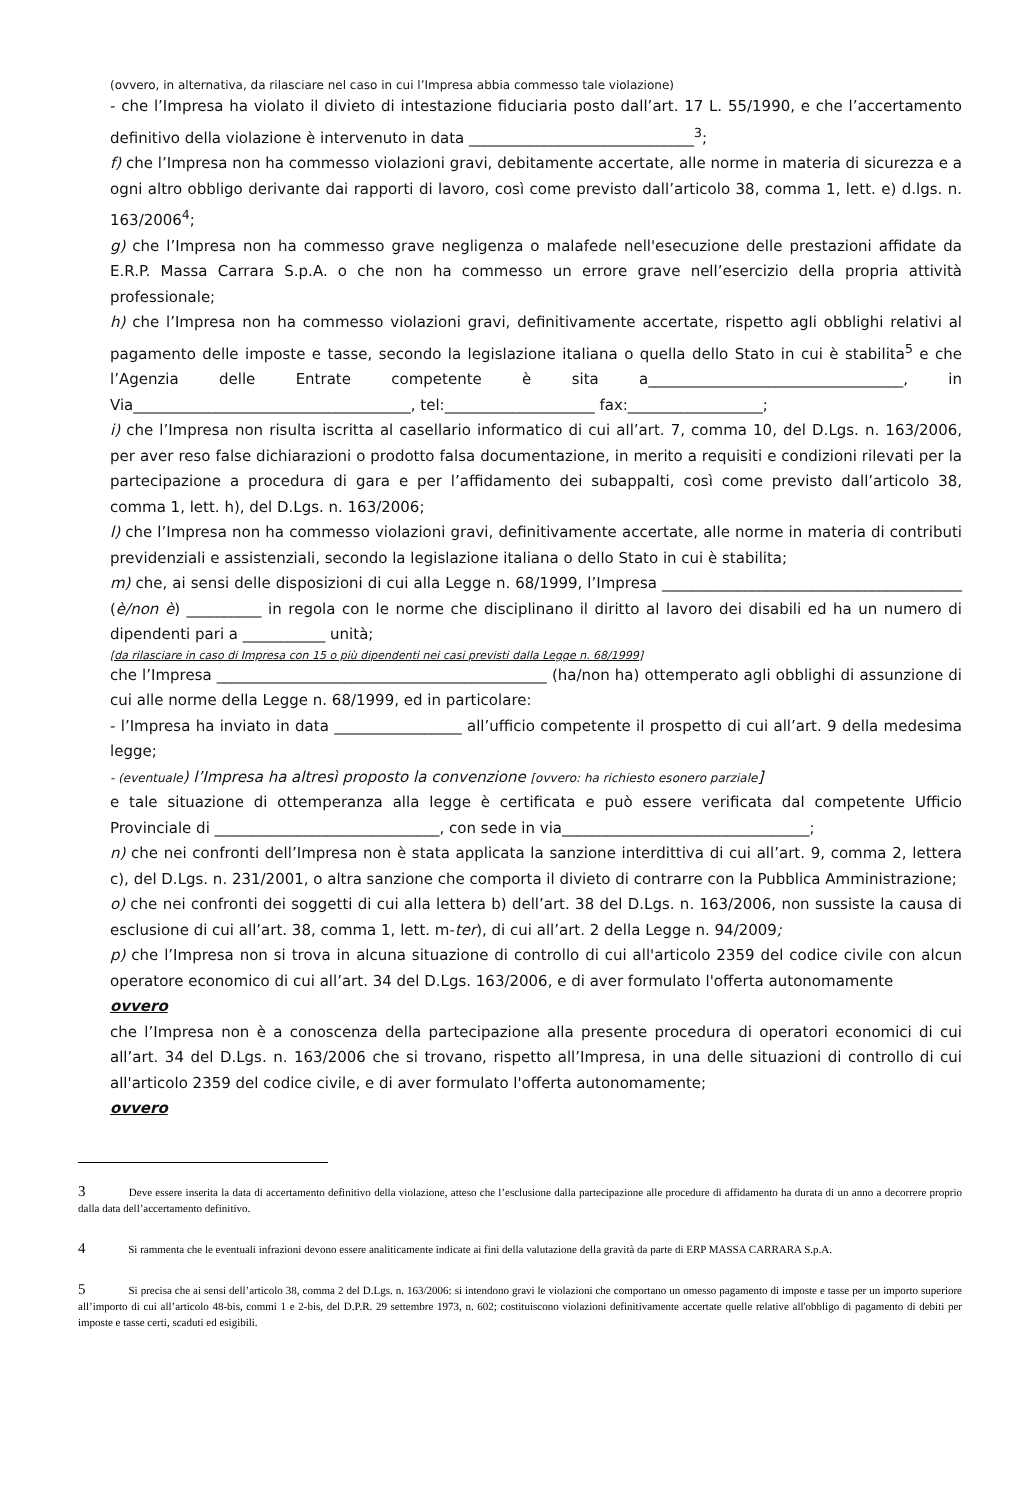(ovvero, in alternativa, da rilasciare nel caso in cui l’Impresa abbia commesso tale violazione)
- che l’Impresa ha violato il divieto di intestazione fiduciaria posto dall’art. 17 L. 55/1990, e che l’accertamento definitivo della violazione è intervenuto in data ______________________________<sup>3</sup>;
f) che l’Impresa non ha commesso violazioni gravi, debitamente accertate, alle norme in materia di sicurezza e a ogni altro obbligo derivante dai rapporti di lavoro, così come previsto dall’articolo 38, comma 1, lett. e) d.lgs. n. 163/2006<sup>4</sup>;
g) che l’Impresa non ha commesso grave negligenza o malafede nell'esecuzione delle prestazioni affidate da E.R.P. Massa Carrara S.p.A. o che non ha commesso un errore grave nell’esercizio della propria attività professionale;
h) che l’Impresa non ha commesso violazioni gravi, definitivamente accertate, rispetto agli obblighi relativi al pagamento delle imposte e tasse, secondo la legislazione italiana o quella dello Stato in cui è stabilita<sup>5</sup> e che l’Agenzia delle Entrate competente è sita a__________________________________, in Via_____________________________________, tel:____________________ fax:__________________;
i) che l’Impresa non risulta iscritta al casellario informatico di cui all’art. 7, comma 10, del D.Lgs. n. 163/2006, per aver reso false dichiarazioni o prodotto falsa documentazione, in merito a requisiti e condizioni rilevati per la partecipazione a procedura di gara e per l’affidamento dei subappalti, così come previsto dall’articolo 38, comma 1, lett. h), del D.Lgs. n. 163/2006;
l) che l’Impresa non ha commesso violazioni gravi, definitivamente accertate, alle norme in materia di contributi previdenziali e assistenziali, secondo la legislazione italiana o dello Stato in cui è stabilita;
m) che, ai sensi delle disposizioni di cui alla Legge n. 68/1999, l’Impresa ________________________________________ (è/non è) __________ in regola con le norme che disciplinano il diritto al lavoro dei disabili ed ha un numero di dipendenti pari a ___________ unità;
[da rilasciare in caso di Impresa con 15 o più dipendenti nei casi previsti dalla Legge n. 68/1999]
che l’Impresa ____________________________________________ (ha/non ha) ottemperato agli obblighi di assunzione di cui alle norme della Legge n. 68/1999, ed in particolare:
- l’Impresa ha inviato in data _________________ all’ufficio competente il prospetto di cui all’art. 9 della medesima legge;
- (eventuale) l’Impresa ha altresì proposto la convenzione [ovvero: ha richiesto esonero parziale]
e tale situazione di ottemperanza alla legge è certificata e può essere verificata dal competente Ufficio Provinciale di ______________________________, con sede in via_________________________________;
n) che nei confronti dell’Impresa non è stata applicata la sanzione interdittiva di cui all’art. 9, comma 2, lettera c), del D.Lgs. n. 231/2001, o altra sanzione che comporta il divieto di contrarre con la Pubblica Amministrazione;
o) che nei confronti dei soggetti di cui alla lettera b) dell’art. 38 del D.Lgs. n. 163/2006, non sussiste la causa di esclusione di cui all’art. 38, comma 1, lett. m-ter), di cui all’art. 2 della Legge n. 94/2009;
p) che l’Impresa non si trova in alcuna situazione di controllo di cui all'articolo 2359 del codice civile con alcun operatore economico di cui all’art. 34 del D.Lgs. 163/2006, e di aver formulato l'offerta autonomamente
ovvero
che l’Impresa non è a conoscenza della partecipazione alla presente procedura di operatori economici di cui all’art. 34 del D.Lgs. n. 163/2006 che si trovano, rispetto all’Impresa, in una delle situazioni di controllo di cui all'articolo 2359 del codice civile, e di aver formulato l'offerta autonomamente;
ovvero
3 Deve essere inserita la data di accertamento definitivo della violazione, atteso che l’esclusione dalla partecipazione alle procedure di affidamento ha durata di un anno a decorrere proprio dalla data dell’accertamento definitivo.
4 Si rammenta che le eventuali infrazioni devono essere analiticamente indicate ai fini della valutazione della gravità da parte di ERP MASSA CARRARA S.p.A.
5 Si precisa che ai sensi dell’articolo 38, comma 2 del D.Lgs. n. 163/2006: si intendono gravi le violazioni che comportano un omesso pagamento di imposte e tasse per un importo superiore all’importo di cui all’articolo 48-bis, commi 1 e 2-bis, del D.P.R. 29 settembre 1973, n. 602; costituiscono violazioni definitivamente accertate quelle relative all'obbligo di pagamento di debiti per imposte e tasse certi, scaduti ed esigibili.